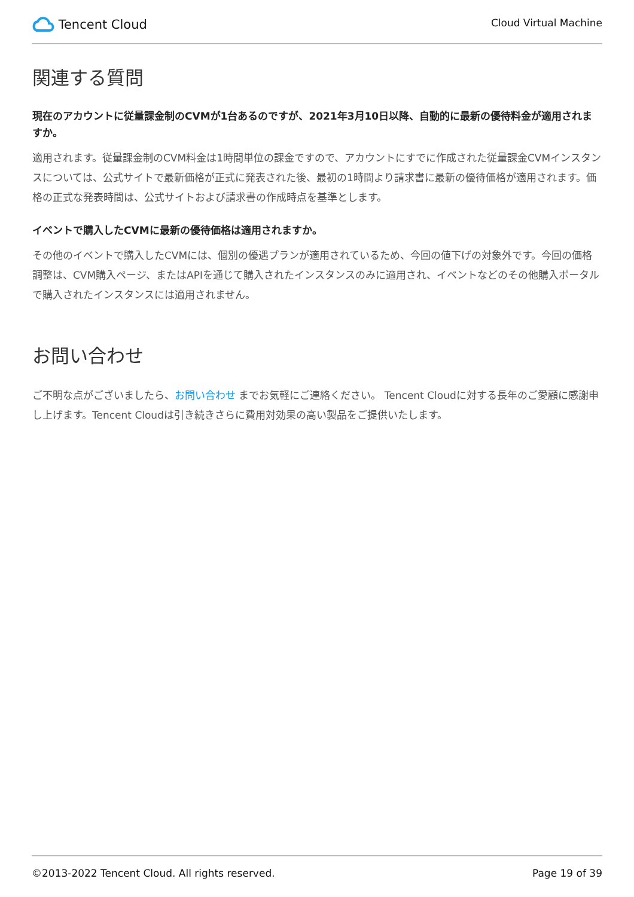Tencent Cloud
Cloud Virtual Machine
関連する質問
現在のアカウントに従量課金制のCVMが1台あるのですが、2021年3月10日以降、自動的に最新の優待料金が適用されますか。
適用されます。従量課金制のCVM料金は1時間単位の課金ですので、アカウントにすでに作成された従量課金CVMインスタンスについては、公式サイトで最新価格が正式に発表された後、最初の1時間より請求書に最新の優待価格が適用されます。価格の正式な発表時間は、公式サイトおよび請求書の作成時点を基準とします。
イベントで購入したCVMに最新の優待価格は適用されますか。
その他のイベントで購入したCVMには、個別の優遇プランが適用されているため、今回の値下げの対象外です。今回の価格調整は、CVM購入ページ、またはAPIを通じて購入されたインスタンスのみに適用され、イベントなどのその他購入ポータルで購入されたインスタンスには適用されません。
お問い合わせ
ご不明な点がございましたら、お問い合わせ までお気軽にご連絡ください。 Tencent Cloudに対する長年のご愛顧に感謝申し上げます。Tencent Cloudは引き続きさらに費用対効果の高い製品をご提供いたします。
©2013-2022 Tencent Cloud. All rights reserved. Page 19 of 39